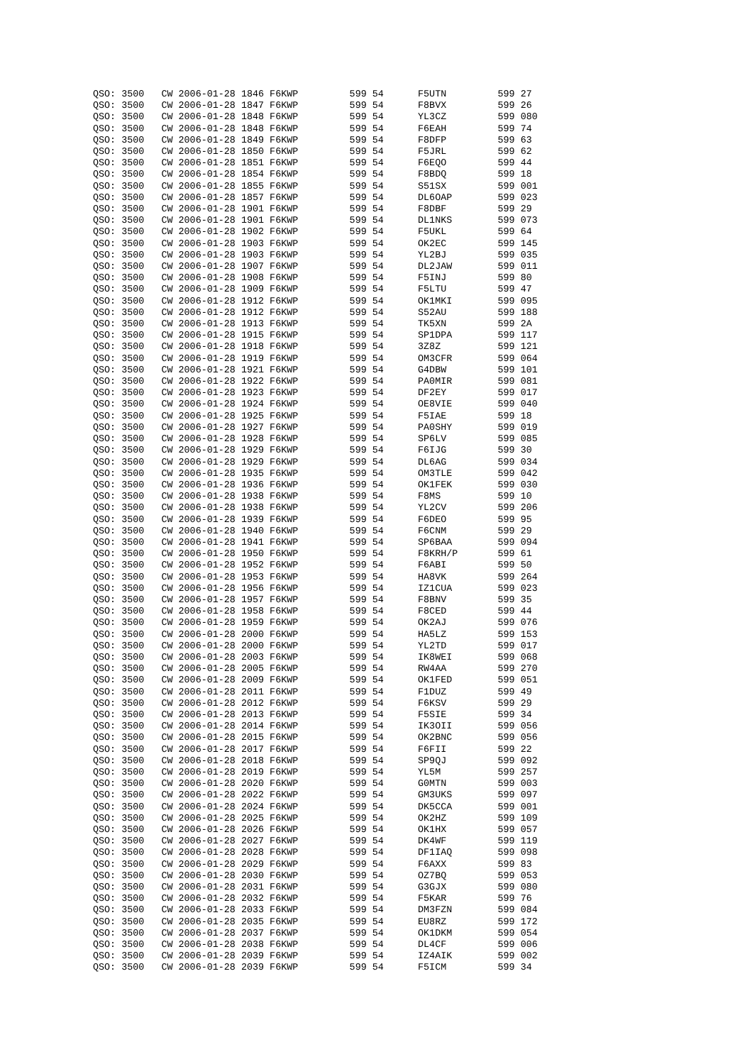QSO: 3500   CW 2006-01-28 1846 F6KWP         599 54      F5UTN         599 27
QSO: 3500   CW 2006-01-28 1847 F6KWP         599 54      F8BVX         599 26
QSO: 3500   CW 2006-01-28 1848 F6KWP         599 54      YL3CZ         599 080
QSO: 3500   CW 2006-01-28 1848 F6KWP         599 54      F6EAH         599 74
QSO: 3500   CW 2006-01-28 1849 F6KWP         599 54      F8DFP         599 63
QSO: 3500   CW 2006-01-28 1850 F6KWP         599 54      F5JRL         599 62
QSO: 3500   CW 2006-01-28 1851 F6KWP         599 54      F6EQO         599 44
QSO: 3500   CW 2006-01-28 1854 F6KWP         599 54      F8BDQ         599 18
QSO: 3500   CW 2006-01-28 1855 F6KWP         599 54      S51SX         599 001
QSO: 3500   CW 2006-01-28 1857 F6KWP         599 54      DL6OAP        599 023
QSO: 3500   CW 2006-01-28 1901 F6KWP         599 54      F8DBF         599 29
QSO: 3500   CW 2006-01-28 1901 F6KWP         599 54      DL1NKS        599 073
QSO: 3500   CW 2006-01-28 1902 F6KWP         599 54      F5UKL         599 64
QSO: 3500   CW 2006-01-28 1903 F6KWP         599 54      OK2EC         599 145
QSO: 3500   CW 2006-01-28 1903 F6KWP         599 54      YL2BJ         599 035
QSO: 3500   CW 2006-01-28 1907 F6KWP         599 54      DL2JAW        599 011
QSO: 3500   CW 2006-01-28 1908 F6KWP         599 54      F5INJ         599 80
QSO: 3500   CW 2006-01-28 1909 F6KWP         599 54      F5LTU         599 47
QSO: 3500   CW 2006-01-28 1912 F6KWP         599 54      OK1MKI        599 095
QSO: 3500   CW 2006-01-28 1912 F6KWP         599 54      S52AU         599 188
QSO: 3500   CW 2006-01-28 1913 F6KWP         599 54      TK5XN         599 2A
QSO: 3500   CW 2006-01-28 1915 F6KWP         599 54      SP1DPA        599 117
QSO: 3500   CW 2006-01-28 1918 F6KWP         599 54      3Z8Z          599 121
QSO: 3500   CW 2006-01-28 1919 F6KWP         599 54      OM3CFR        599 064
QSO: 3500   CW 2006-01-28 1921 F6KWP         599 54      G4DBW         599 101
QSO: 3500   CW 2006-01-28 1922 F6KWP         599 54      PA0MIR        599 081
QSO: 3500   CW 2006-01-28 1923 F6KWP         599 54      DF2EY         599 017
QSO: 3500   CW 2006-01-28 1924 F6KWP         599 54      OE8VIE        599 040
QSO: 3500   CW 2006-01-28 1925 F6KWP         599 54      F5IAE         599 18
QSO: 3500   CW 2006-01-28 1927 F6KWP         599 54      PA0SHY        599 019
QSO: 3500   CW 2006-01-28 1928 F6KWP         599 54      SP6LV         599 085
QSO: 3500   CW 2006-01-28 1929 F6KWP         599 54      F6IJG         599 30
QSO: 3500   CW 2006-01-28 1929 F6KWP         599 54      DL6AG         599 034
QSO: 3500   CW 2006-01-28 1935 F6KWP         599 54      OM3TLE        599 042
QSO: 3500   CW 2006-01-28 1936 F6KWP         599 54      OK1FEK        599 030
QSO: 3500   CW 2006-01-28 1938 F6KWP         599 54      F8MS          599 10
QSO: 3500   CW 2006-01-28 1938 F6KWP         599 54      YL2CV         599 206
QSO: 3500   CW 2006-01-28 1939 F6KWP         599 54      F6DEO         599 95
QSO: 3500   CW 2006-01-28 1940 F6KWP         599 54      F6CNM         599 29
QSO: 3500   CW 2006-01-28 1941 F6KWP         599 54      SP6BAA        599 094
QSO: 3500   CW 2006-01-28 1950 F6KWP         599 54      F8KRH/P       599 61
QSO: 3500   CW 2006-01-28 1952 F6KWP         599 54      F6ABI         599 50
QSO: 3500   CW 2006-01-28 1953 F6KWP         599 54      HA8VK         599 264
QSO: 3500   CW 2006-01-28 1956 F6KWP         599 54      IZ1CUA        599 023
QSO: 3500   CW 2006-01-28 1957 F6KWP         599 54      F8BNV         599 35
QSO: 3500   CW 2006-01-28 1958 F6KWP         599 54      F8CED         599 44
QSO: 3500   CW 2006-01-28 1959 F6KWP         599 54      OK2AJ         599 076
QSO: 3500   CW 2006-01-28 2000 F6KWP         599 54      HA5LZ         599 153
QSO: 3500   CW 2006-01-28 2000 F6KWP         599 54      YL2TD         599 017
QSO: 3500   CW 2006-01-28 2003 F6KWP         599 54      IK8WEI        599 068
QSO: 3500   CW 2006-01-28 2005 F6KWP         599 54      RW4AA         599 270
QSO: 3500   CW 2006-01-28 2009 F6KWP         599 54      OK1FED        599 051
QSO: 3500   CW 2006-01-28 2011 F6KWP         599 54      F1DUZ         599 49
QSO: 3500   CW 2006-01-28 2012 F6KWP         599 54      F6KSV         599 29
QSO: 3500   CW 2006-01-28 2013 F6KWP         599 54      F5SIE         599 34
QSO: 3500   CW 2006-01-28 2014 F6KWP         599 54      IK3OII        599 056
QSO: 3500   CW 2006-01-28 2015 F6KWP         599 54      OK2BNC        599 056
QSO: 3500   CW 2006-01-28 2017 F6KWP         599 54      F6FII         599 22
QSO: 3500   CW 2006-01-28 2018 F6KWP         599 54      SP9QJ         599 092
QSO: 3500   CW 2006-01-28 2019 F6KWP         599 54      YL5M          599 257
QSO: 3500   CW 2006-01-28 2020 F6KWP         599 54      G0MTN         599 003
QSO: 3500   CW 2006-01-28 2022 F6KWP         599 54      GM3UKS        599 097
QSO: 3500   CW 2006-01-28 2024 F6KWP         599 54      DK5CCA        599 001
QSO: 3500   CW 2006-01-28 2025 F6KWP         599 54      OK2HZ         599 109
QSO: 3500   CW 2006-01-28 2026 F6KWP         599 54      OK1HX         599 057
QSO: 3500   CW 2006-01-28 2027 F6KWP         599 54      DK4WF         599 119
QSO: 3500   CW 2006-01-28 2028 F6KWP         599 54      DF1IAQ        599 098
QSO: 3500   CW 2006-01-28 2029 F6KWP         599 54      F6AXX         599 83
QSO: 3500   CW 2006-01-28 2030 F6KWP         599 54      OZ7BQ         599 053
QSO: 3500   CW 2006-01-28 2031 F6KWP         599 54      G3GJX         599 080
QSO: 3500   CW 2006-01-28 2032 F6KWP         599 54      F5KAR         599 76
QSO: 3500   CW 2006-01-28 2033 F6KWP         599 54      DM3FZN        599 084
QSO: 3500   CW 2006-01-28 2035 F6KWP         599 54      EU8RZ         599 172
QSO: 3500   CW 2006-01-28 2037 F6KWP         599 54      OK1DKM        599 054
QSO: 3500   CW 2006-01-28 2038 F6KWP         599 54      DL4CF         599 006
QSO: 3500   CW 2006-01-28 2039 F6KWP         599 54      IZ4AIK        599 002
QSO: 3500   CW 2006-01-28 2039 F6KWP         599 54      F5ICM         599 34